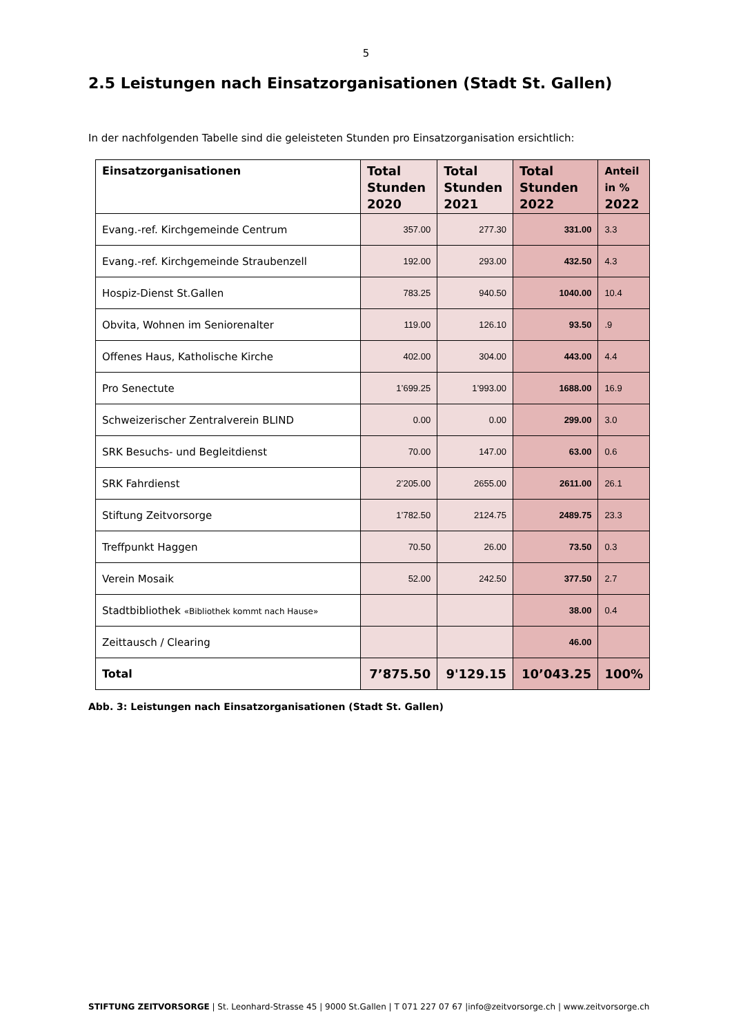5
2.5 Leistungen nach Einsatzorganisationen (Stadt St. Gallen)
In der nachfolgenden Tabelle sind die geleisteten Stunden pro Einsatzorganisation ersichtlich:
| Einsatzorganisationen | Total Stunden 2020 | Total Stunden 2021 | Total Stunden 2022 | Anteil in % 2022 |
| --- | --- | --- | --- | --- |
| Evang.-ref. Kirchgemeinde Centrum | 357.00 | 277.30 | 331.00 | 3.3 |
| Evang.-ref. Kirchgemeinde Straubenzell | 192.00 | 293.00 | 432.50 | 4.3 |
| Hospiz-Dienst St.Gallen | 783.25 | 940.50 | 1040.00 | 10.4 |
| Obvita, Wohnen im Seniorenalter | 119.00 | 126.10 | 93.50 | .9 |
| Offenes Haus, Katholische Kirche | 402.00 | 304.00 | 443.00 | 4.4 |
| Pro Senectute | 1’699.25 | 1’993.00 | 1688.00 | 16.9 |
| Schweizerischer Zentralverein BLIND | 0.00 | 0.00 | 299.00 | 3.0 |
| SRK Besuchs- und Begleitdienst | 70.00 | 147.00 | 63.00 | 0.6 |
| SRK Fahrdienst | 2’205.00 | 2655.00 | 2611.00 | 26.1 |
| Stiftung Zeitvorsorge | 1’782.50 | 2124.75 | 2489.75 | 23.3 |
| Treffpunkt Haggen | 70.50 | 26.00 | 73.50 | 0.3 |
| Verein Mosaik | 52.00 | 242.50 | 377.50 | 2.7 |
| Stadtbibliothek «Bibliothek kommt nach Hause» | | | 38.00 | 0.4 |
| Zeittausch / Clearing | | | 46.00 | |
| Total | 7’875.50 | 9'129.15 | 10’043.25 | 100% |
Abb. 3: Leistungen nach Einsatzorganisationen (Stadt St. Gallen)
STIFTUNG ZEITVORSORGE | St. Leonhard-Strasse 45 | 9000 St.Gallen | T 071 227 07 67 |info@zeitvorsorge.ch | www.zeitvorsorge.ch